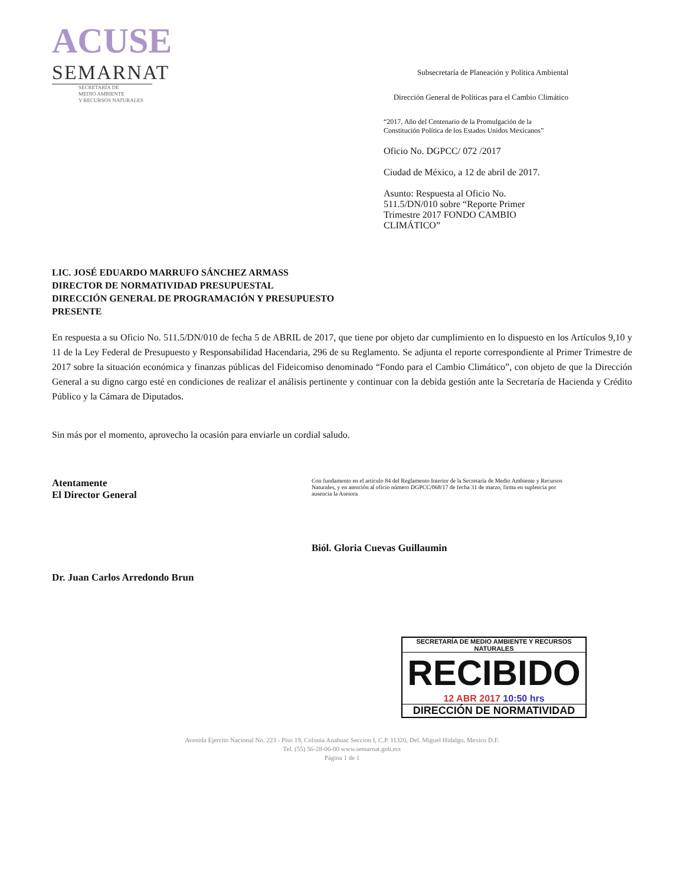ACUSE
SEMARNAT
SECRETARÍA DE
MEDIO AMBIENTE
Y RECURSOS NATURALES
Subsecretaría de Planeación y Política Ambiental
Dirección General de Políticas para el Cambio Climático
“2017, Año del Centenario de la Promulgación de la Constitución Política de los Estados Unidos Mexicanos”
Oficio No. DGPCC/ 072 /2017
Ciudad de México, a 12 de abril de 2017.
Asunto: Respuesta al Oficio No. 511.5/DN/010 sobre “Reporte Primer Trimestre 2017 FONDO CAMBIO CLIMÁTICO”
LIC. JOSÉ EDUARDO MARRUFO SÁNCHEZ ARMASS
DIRECTOR DE NORMATIVIDAD PRESUPUESTAL
DIRECCIÓN GENERAL DE PROGRAMACIÓN Y PRESUPUESTO
PRESENTE
En respuesta a su Oficio No. 511.5/DN/010 de fecha 5 de ABRIL de 2017, que tiene por objeto dar cumplimiento en lo dispuesto en los Artículos 9,10 y 11 de la Ley Federal de Presupuesto y Responsabilidad Hacendaria, 296 de su Reglamento. Se adjunta el reporte correspondiente al Primer Trimestre de 2017 sobre la situación económica y finanzas públicas del Fideicomiso denominado “Fondo para el Cambio Climático”, con objeto de que la Dirección General a su digno cargo esté en condiciones de realizar el análisis pertinente y continuar con la debida gestión ante la Secretaría de Hacienda y Crédito Público y la Cámara de Diputados.
Sin más por el momento, aprovecho la ocasión para enviarle un cordial saludo.
Atentamente
El Director General
Dr. Juan Carlos Arredondo Brun
Con fundamento en el artículo 84 del Reglamento Interior de la Secretaría de Medio Ambiente y Recursos Naturales, y en atención al oficio número DGPCC/068/17 de fecha 31 de marzo, firma en suplencia por ausencia la Asesora
Biól. Gloria Cuevas Guillaumin
SECRETARÍA DE MEDIO AMBIENTE Y RECURSOS NATURALES
RECIBIDO
12 ABR 2017 10:50 hrs
DIRECCIÓN DE NORMATIVIDAD
Avenida Ejercito Nacional No. 223 - Piso 19, Colonia Anahuac Seccion I, C.P. 11320, Del. Miguel Hidalgo, Mexico D.F.
Tel. (55) 56-28-06-00 www.semarnat.gob.mx
Página 1 de 1